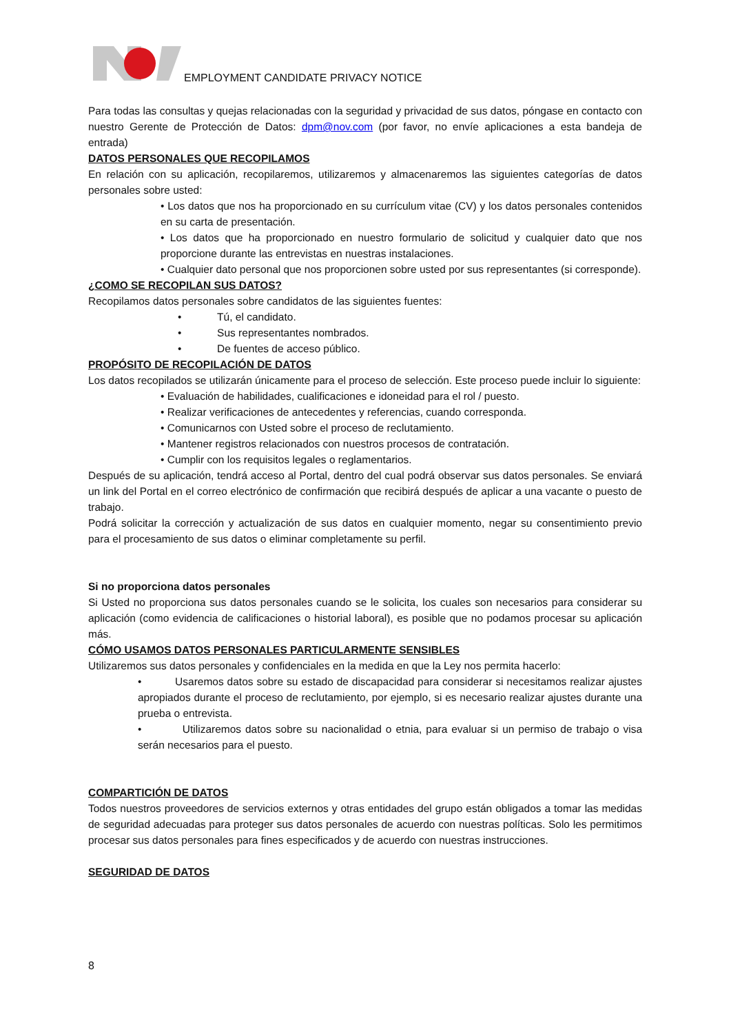EMPLOYMENT CANDIDATE PRIVACY NOTICE
Para todas las consultas y quejas relacionadas con la seguridad y privacidad de sus datos, póngase en contacto con nuestro Gerente de Protección de Datos: dpm@nov.com (por favor, no envíe aplicaciones a esta bandeja de entrada)
DATOS PERSONALES QUE RECOPILAMOS
En relación con su aplicación, recopilaremos, utilizaremos y almacenaremos las siguientes categorías de datos personales sobre usted:
• Los datos que nos ha proporcionado en su currículum vitae (CV) y los datos personales contenidos en su carta de presentación.
• Los datos que ha proporcionado en nuestro formulario de solicitud y cualquier dato que nos proporcione durante las entrevistas en nuestras instalaciones.
• Cualquier dato personal que nos proporcionen sobre usted por sus representantes (si corresponde).
¿COMO SE RECOPILAN SUS DATOS?
Recopilamos datos personales sobre candidatos de las siguientes fuentes:
• Tú, el candidato.
• Sus representantes nombrados.
• De fuentes de acceso público.
PROPÓSITO DE RECOPILACIÓN DE DATOS
Los datos recopilados se utilizarán únicamente para el proceso de selección. Este proceso puede incluir lo siguiente:
• Evaluación de habilidades, cualificaciones e idoneidad para el rol / puesto.
• Realizar verificaciones de antecedentes y referencias, cuando corresponda.
• Comunicarnos con Usted sobre el proceso de reclutamiento.
• Mantener registros relacionados con nuestros procesos de contratación.
• Cumplir con los requisitos legales o reglamentarios.
Después de su aplicación, tendrá acceso al Portal, dentro del cual podrá observar sus datos personales. Se enviará un link del Portal en el correo electrónico de confirmación que recibirá después de aplicar a una vacante o puesto de trabajo.
Podrá solicitar la corrección y actualización de sus datos en cualquier momento, negar su consentimiento previo para el procesamiento de sus datos o eliminar completamente su perfil.
Si no proporciona datos personales
Si Usted no proporciona sus datos personales cuando se le solicita, los cuales son necesarios para considerar su aplicación (como evidencia de calificaciones o historial laboral), es posible que no podamos procesar su aplicación más.
CÓMO USAMOS DATOS PERSONALES PARTICULARMENTE SENSIBLES
Utilizaremos sus datos personales y confidenciales en la medida en que la Ley nos permita hacerlo:
• Usaremos datos sobre su estado de discapacidad para considerar si necesitamos realizar ajustes apropiados durante el proceso de reclutamiento, por ejemplo, si es necesario realizar ajustes durante una prueba o entrevista.
• Utilizaremos datos sobre su nacionalidad o etnia, para evaluar si un permiso de trabajo o visa serán necesarios para el puesto.
COMPARTICIÓN DE DATOS
Todos nuestros proveedores de servicios externos y otras entidades del grupo están obligados a tomar las medidas de seguridad adecuadas para proteger sus datos personales de acuerdo con nuestras políticas. Solo les permitimos procesar sus datos personales para fines especificados y de acuerdo con nuestras instrucciones.
SEGURIDAD DE DATOS
8